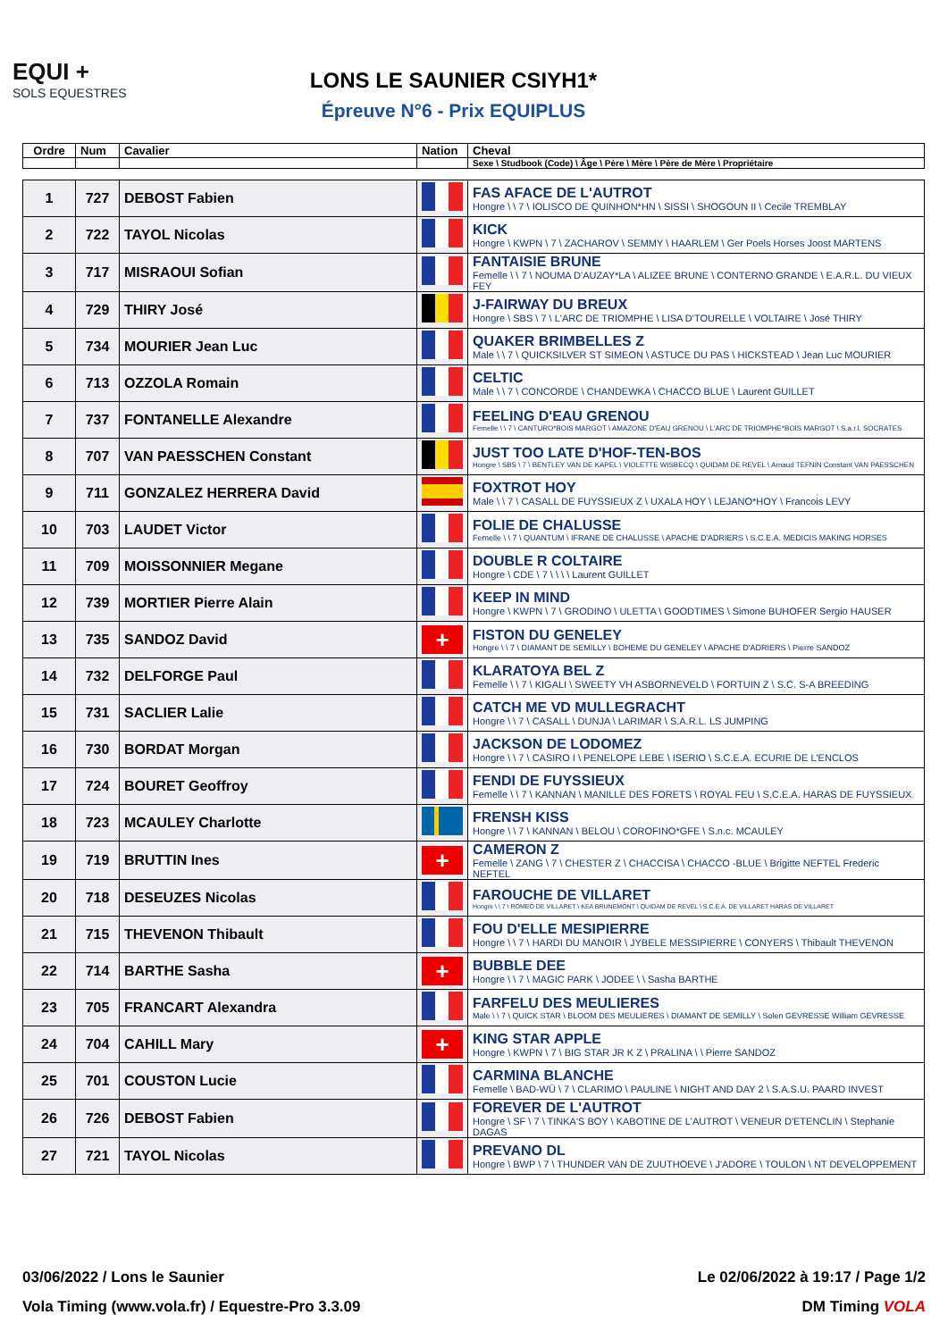EQUI +
SOLS EQUESTRES
LONS LE SAUNIER CSIYH1*
Épreuve N°6 - Prix EQUIPLUS
| Ordre | Num | Cavalier | Nation | Cheval |
| --- | --- | --- | --- | --- |
| | | | | Sexe \ Studbook (Code) \ Âge \ Père \ Mère \ Père de Mère \ Propriétaire |
| 1 | 727 | DEBOST Fabien | | FAS AFACE DE L'AUTROT Hongre \ \ 7 \ IOLISCO DE QUINHON*HN \ SISSI \ SHOGOUN II \ Cecile TREMBLAY |
| 2 | 722 | TAYOL Nicolas | | KICK Hongre \ KWPN \ 7 \ ZACHAROV \ SEMMY \ HAARLEM \ Ger Poels Horses Joost MARTENS |
| 3 | 717 | MISRAOUI Sofian | | FANTAISIE BRUNE Femelle \ \ 7 \ NOUMA D'AUZAY*LA \ ALIZEE BRUNE \ CONTERNO GRANDE \ E.A.R.L. DU VIEUX FEY |
| 4 | 729 | THIRY José | | J-FAIRWAY DU BREUX Hongre \ SBS \ 7 \ L'ARC DE TRIOMPHE \ LISA D'TOURELLE \ VOLTAIRE \ José THIRY |
| 5 | 734 | MOURIER Jean Luc | | QUAKER BRIMBELLES Z Male \ \ 7 \ QUICKSILVER ST SIMEON \ ASTUCE DU PAS \ HICKSTEAD \ Jean Luc MOURIER |
| 6 | 713 | OZZOLA Romain | | CELTIC Male \ \ 7 \ CONCORDE \ CHANDEWKA \ CHACCO BLUE \ Laurent GUILLET |
| 7 | 737 | FONTANELLE Alexandre | | FEELING D'EAU GRENOU Femelle \ \ 7 \ CANTURO*BOIS MARGOT \ AMAZONE D'EAU GRENOU \ L'ARC DE TRIOMPHE*BOIS MARGOT \ S.a.r.l. SOCRATES |
| 8 | 707 | VAN PAESSCHEN Constant | | JUST TOO LATE D'HOF-TEN-BOS Hongre \ SBS \ 7 \ BENTLEY VAN DE KAPEL \ VIOLETTE WISBECQ \ QUIDAM DE REVEL \ Arnaud TEFNIN Constant VAN PAESSCHEN |
| 9 | 711 | GONZALEZ HERRERA David | | FOXTROT HOY Male \ \ 7 \ CASALL DE FUYSSIEUX Z \ UXALA HOY \ LEJANO*HOY \ Francois LEVY |
| 10 | 703 | LAUDET Victor | | FOLIE DE CHALUSSE Femelle \ \ 7 \ QUANTUM \ IFRANE DE CHALUSSE \ APACHE D'ADRIERS \ S.C.E.A. MEDICIS MAKING HORSES |
| 11 | 709 | MOISSONNIER Megane | | DOUBLE R COLTAIRE Hongre \ CDE \ 7 \ \ \ \ Laurent GUILLET |
| 12 | 739 | MORTIER Pierre Alain | | KEEP IN MIND Hongre \ KWPN \ 7 \ GRODINO \ ULETTA \ GOODTIMES \ Simone BUHOFER Sergio HAUSER |
| 13 | 735 | SANDOZ David | + | FISTON DU GENELEY Hongre \ \ 7 \ DIAMANT DE SEMILLY \ BOHEME DU GENELEY \ APACHE D'ADRIERS \ Pierre SANDOZ |
| 14 | 732 | DELFORGE Paul | | KLARATOYA BEL Z Femelle \ \ 7 \ KIGALI \ SWEETY VH ASBORNEVELD \ FORTUIN Z \ S.C. S-A BREEDING |
| 15 | 731 | SACLIER Lalie | | CATCH ME VD MULLEGRACHT Hongre \ \ 7 \ CASALL \ DUNJA \ LARIMAR \ S.A.R.L. LS JUMPING |
| 16 | 730 | BORDAT Morgan | | JACKSON DE LODOMEZ Hongre \ \ 7 \ CASIRO I \ PENELOPE LEBE \ ISERIO \ S.C.E.A. ECURIE DE L'ENCLOS |
| 17 | 724 | BOURET Geoffroy | | FENDI DE FUYSSIEUX Femelle \ \ 7 \ KANNAN \ MANILLE DES FORETS \ ROYAL FEU \ S.C.E.A. HARAS DE FUYSSIEUX |
| 18 | 723 | MCAULEY Charlotte | | FRENSH KISS Hongre \ \ 7 \ KANNAN \ BELOU \ COROFINO*GFE \ S.n.c. MCAULEY |
| 19 | 719 | BRUTTIN Ines | + | CAMERON Z Femelle \ ZANG \ 7 \ CHESTER Z \ CHACCISA \ CHACCO -BLUE \ Brigitte NEFTEL Frederic NEFTEL |
| 20 | 718 | DESEUZES Nicolas | | FAROUCHE DE VILLARET Hongre \ \ 7 \ ROMEO DE VILLARET \ KEA BRUNEMONT \ QUIDAM DE REVEL \ S.C.E.A. DE VILLARET HARAS DE VILLARET |
| 21 | 715 | THEVENON Thibault | | FOU D'ELLE MESIPIERRE Hongre \ \ 7 \ HARDI DU MANOIR \ JYBELE MESSIPIERRE \ CONYERS \ Thibault THEVENON |
| 22 | 714 | BARTHE Sasha | + | BUBBLE DEE Hongre \ \ 7 \ MAGIC PARK \ JODEE \ \ Sasha BARTHE |
| 23 | 705 | FRANCART Alexandra | | FARFELU DES MEULIERES Male \ \ 7 \ QUICK STAR \ BLOOM DES MEULIERES \ DIAMANT DE SEMILLY \ Solen GEVRESSE William GEVRESSE |
| 24 | 704 | CAHILL Mary | + | KING STAR APPLE Hongre \ KWPN \ 7 \ BIG STAR JR K Z \ PRALINA \ \ Pierre SANDOZ |
| 25 | 701 | COUSTON Lucie | | CARMINA BLANCHE Femelle \ BAD-WÜ \ 7 \ CLARIMO \ PAULINE \ NIGHT AND DAY 2 \ S.A.S.U. PAARD INVEST |
| 26 | 726 | DEBOST Fabien | | FOREVER DE L'AUTROT Hongre \ SF \ 7 \ TINKA'S BOY \ KABOTINE DE L'AUTROT \ VENEUR D'ETENCLIN \ Stephanie DAGAS |
| 27 | 721 | TAYOL Nicolas | | PREVANO DL Hongre \ BWP \ 7 \ THUNDER VAN DE ZUUTHOEVE \ J'ADORE \ TOULON \ NT DEVELOPPEMENT |
03/06/2022 / Lons le Saunier Le 02/06/2022 à 19:17 / Page 1/2
Vola Timing (www.vola.fr) / Equestre-Pro 3.3.09 DM Timing VOLA